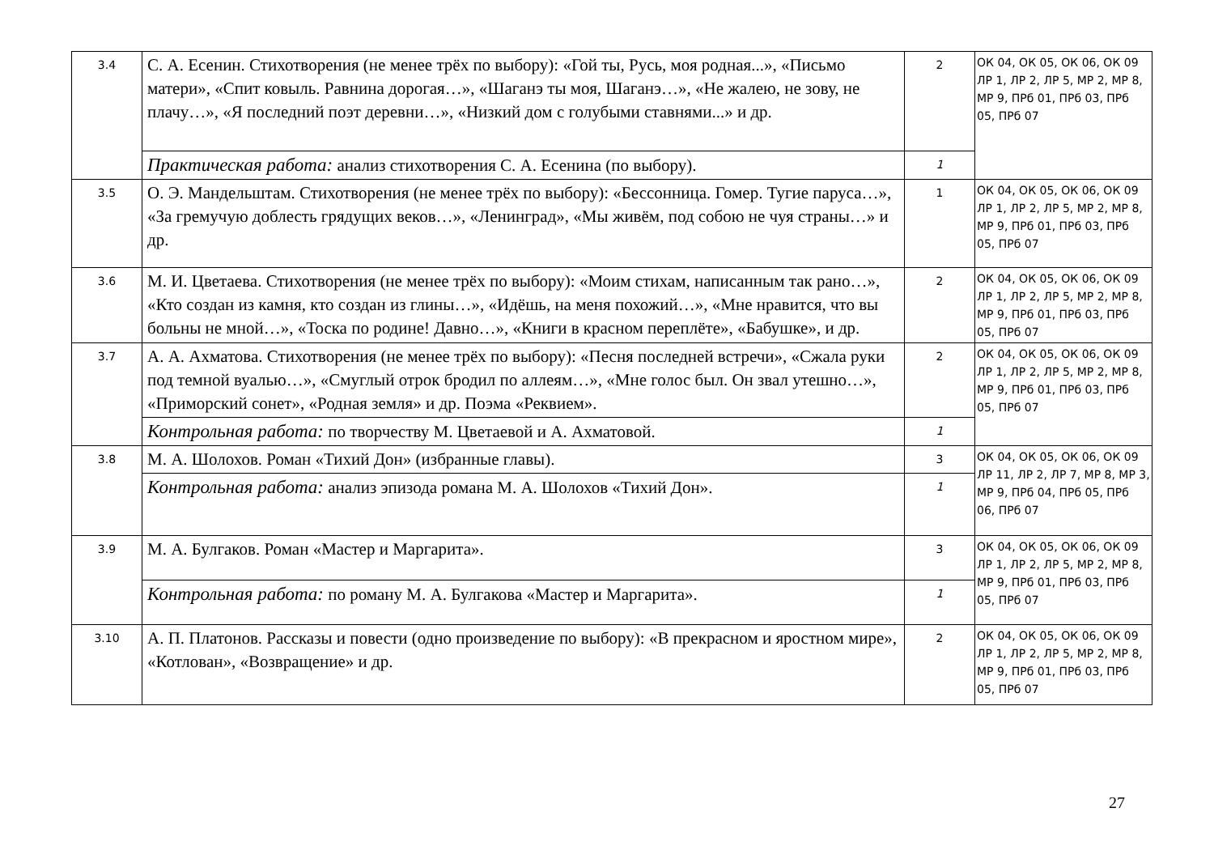| 3.4 | С. А. Есенин. Стихотворения (не менее трёх по выбору): «Гой ты, Русь, моя родная...», «Письмо матери», «Спит ковыль. Равнина дорогая…», «Шаганэ ты моя, Шаганэ…», «Не жалею, не зову, не плачу…», «Я последний поэт деревни…», «Низкий дом с голубыми ставнями...» и др. | 2 | ОК 04, ОК 05, ОК 06, ОК 09 ЛР 1, ЛР 2, ЛР 5, МР 2, МР 8, МР 9, ПРб 01, ПРб 03, ПРб 05, ПРб 07 |
| | Практическая работа: анализ стихотворения С. А. Есенина (по выбору). | 1 | |
| 3.5 | О. Э. Мандельштам. Стихотворения (не менее трёх по выбору): «Бессонница. Гомер. Тугие паруса…», «За гремучую доблесть грядущих веков…», «Ленинград», «Мы живём, под собою не чуя страны…» и др. | 1 | ОК 04, ОК 05, ОК 06, ОК 09 ЛР 1, ЛР 2, ЛР 5, МР 2, МР 8, МР 9, ПРб 01, ПРб 03, ПРб 05, ПРб 07 |
| 3.6 | М. И. Цветаева. Стихотворения (не менее трёх по выбору): «Моим стихам, написанным так рано…», «Кто создан из камня, кто создан из глины…», «Идёшь, на меня похожий…», «Мне нравится, что вы больны не мной…», «Тоска по родине! Давно…», «Книги в красном переплёте», «Бабушке», и др. | 2 | ОК 04, ОК 05, ОК 06, ОК 09 ЛР 1, ЛР 2, ЛР 5, МР 2, МР 8, МР 9, ПРб 01, ПРб 03, ПРб 05, ПРб 07 |
| 3.7 | А. А. Ахматова. Стихотворения (не менее трёх по выбору): «Песня последней встречи», «Сжала руки под темной вуалью…», «Смуглый отрок бродил по аллеям…», «Мне голос был. Он звал утешно…», «Приморский сонет», «Родная земля» и др. Поэма «Реквием». | 2 | ОК 04, ОК 05, ОК 06, ОК 09 ЛР 1, ЛР 2, ЛР 5, МР 2, МР 8, МР 9, ПРб 01, ПРб 03, ПРб 05, ПРб 07 |
| | Контрольная работа: по творчеству М. Цветаевой и А. Ахматовой. | 1 | |
| 3.8 | М. А. Шолохов. Роман «Тихий Дон» (избранные главы). | 3 | ОК 04, ОК 05, ОК 06, ОК 09 ЛР 11, ЛР 2, ЛР 7, МР 8, МР 3, МР 9, ПРб 04, ПРб 05, ПРб 06, ПРб 07 |
| | Контрольная работа: анализ эпизода романа М. А. Шолохов «Тихий Дон». | 1 | |
| 3.9 | М. А. Булгаков. Роман «Мастер и Маргарита». | 3 | ОК 04, ОК 05, ОК 06, ОК 09 ЛР 1, ЛР 2, ЛР 5, МР 2, МР 8, МР 9, ПРб 01, ПРб 03, ПРб 05, ПРб 07 |
| | Контрольная работа: по роману М. А. Булгакова «Мастер и Маргарита». | 1 | |
| 3.10 | А. П. Платонов. Рассказы и повести (одно произведение по выбору): «В прекрасном и яростном мире», «Котлован», «Возвращение» и др. | 2 | ОК 04, ОК 05, ОК 06, ОК 09 ЛР 1, ЛР 2, ЛР 5, МР 2, МР 8, МР 9, ПРб 01, ПРб 03, ПРб 05, ПРб 07 |
27